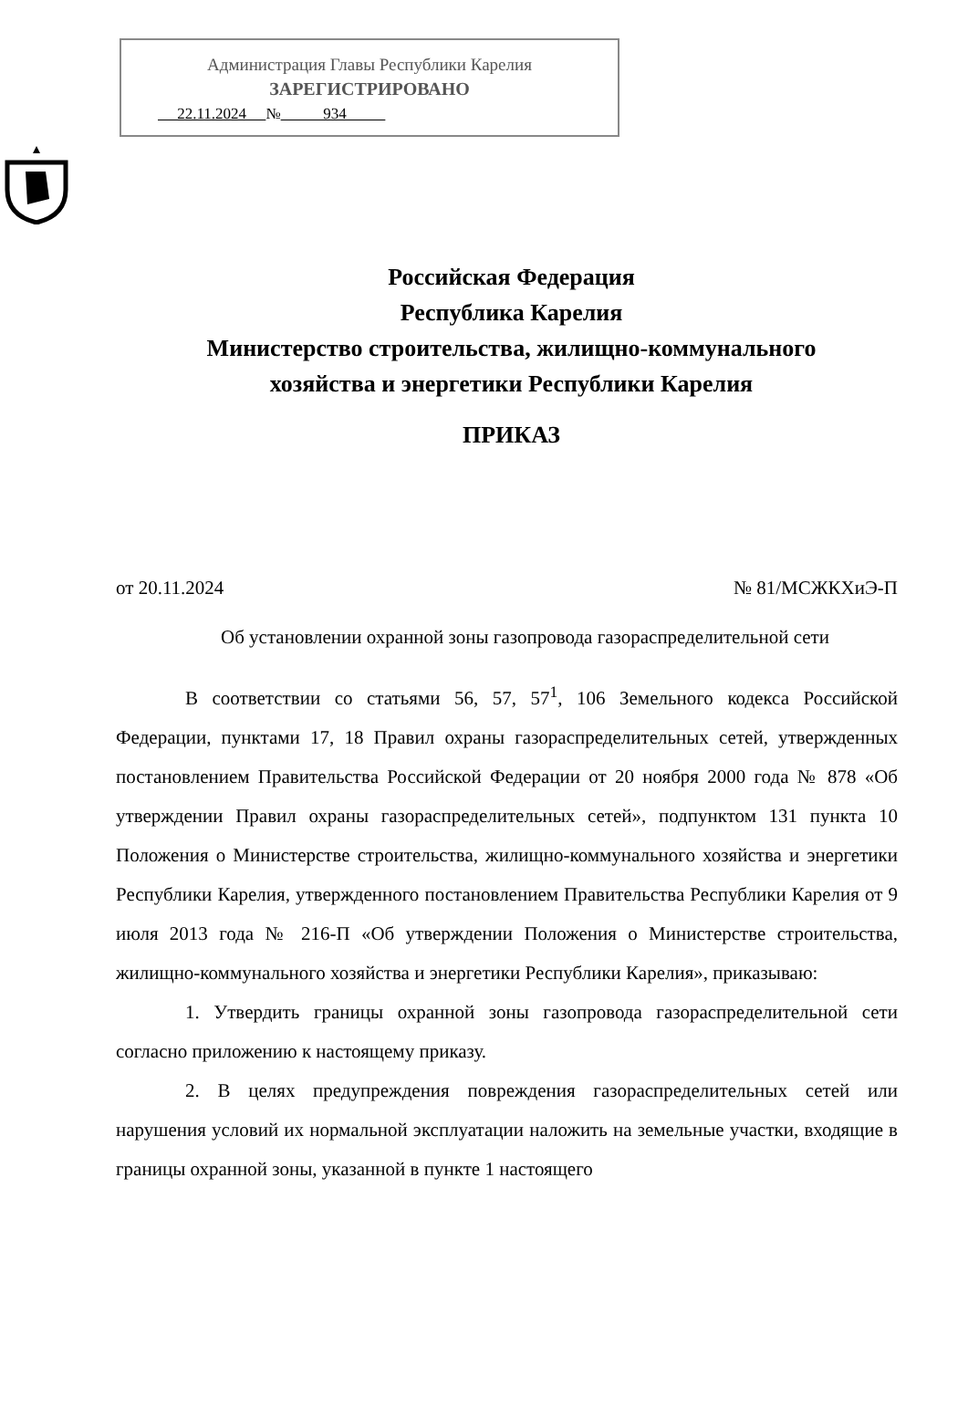Администрация Главы Республики Карелия
ЗАРЕГИСТРИРОВАНО
22.11.2024 № 934
Российская Федерация
Республика Карелия
Министерство строительства, жилищно-коммунального
хозяйства и энергетики Республики Карелия
ПРИКАЗ
от 20.11.2024 № 81/МСЖКХиЭ-П
Об установлении охранной зоны газопровода газораспределительной сети
В соответствии со статьями 56, 57, 57<sup>1</sup>, 106 Земельного кодекса Российской Федерации, пунктами 17, 18 Правил охраны газораспределительных сетей, утвержденных постановлением Правительства Российской Федерации от 20 ноября 2000 года № 878 «Об утверждении Правил охраны газораспределительных сетей», подпунктом 131 пункта 10 Положения о Министерстве строительства, жилищно-коммунального хозяйства и энергетики Республики Карелия, утвержденного постановлением Правительства Республики Карелия от 9 июля 2013 года № 216-П «Об утверждении Положения о Министерстве строительства, жилищно-коммунального хозяйства и энергетики Республики Карелия», приказываю:
1. Утвердить границы охранной зоны газопровода газораспределительной сети согласно приложению к настоящему приказу.
2. В целях предупреждения повреждения газораспределительных сетей или нарушения условий их нормальной эксплуатации наложить на земельные участки, входящие в границы охранной зоны, указанной в пункте 1 настоящего